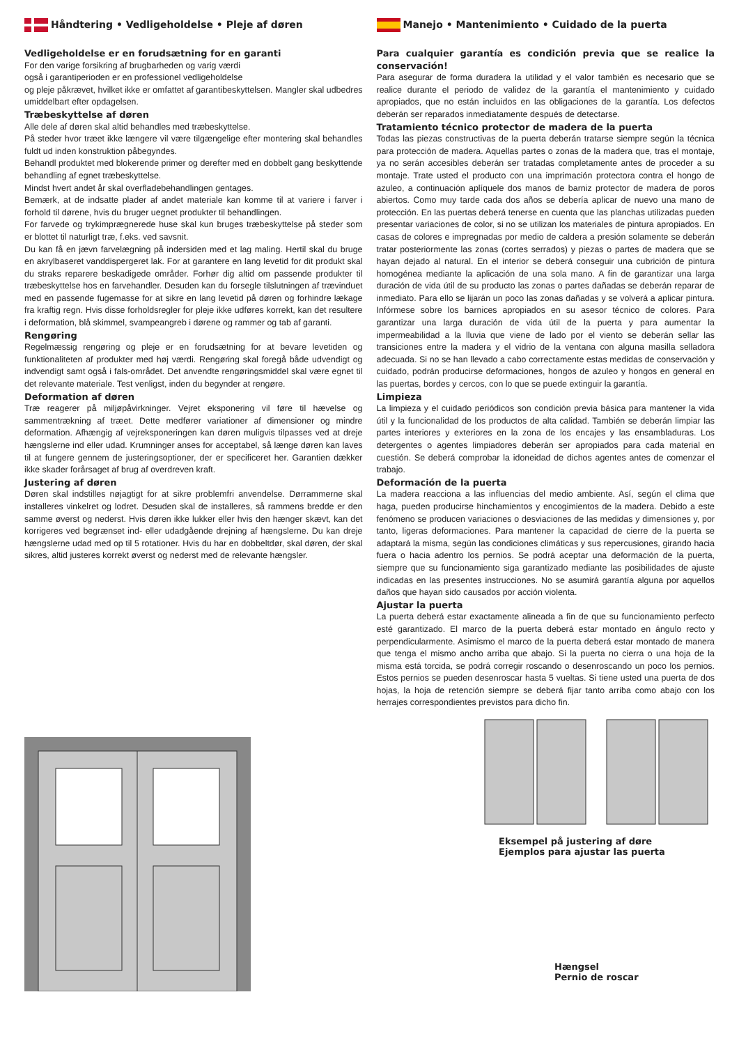Håndtering • Vedligeholdelse • Pleje af døren
Vedligeholdelse er en forudsætning for en garanti
For den varige forsikring af brugbarheden og varig værdi
også i garantiperioden er en professionel vedligeholdelse
og pleje påkrævet, hvilket ikke er omfattet af garantibeskyttelsen. Mangler skal udbedres umiddelbart efter opdagelsen.
Træbeskyttelse af døren
Alle dele af døren skal altid behandles med træbeskyttelse.
På steder hvor træet ikke længere vil være tilgængelige efter montering skal behandles fuldt ud inden konstruktion påbegyndes.
Behandl produktet med blokerende primer og derefter med en dobbelt gang beskyttende behandling af egnet træbeskyttelse.
Mindst hvert andet år skal overfladebehandlingen gentages.
Bemærk, at de indsatte plader af andet materiale kan komme til at variere i farver i forhold til dørene, hvis du bruger uegnet produkter til behandlingen.
For farvede og trykimprægnerede huse skal kun bruges træbeskyttelse på steder som er blottet til naturligt træ, f.eks. ved savsnit.
Du kan få en jævn farvelægning på indersiden med et lag maling. Hertil skal du bruge en akrylbaseret vanddispergeret lak. For at garantere en lang levetid for dit produkt skal du straks reparere beskadigede områder. Forhør dig altid om passende produkter til træbeskyttelse hos en farvehandler. Desuden kan du forsegle tilslutningen af trævinduet med en passende fugemasse for at sikre en lang levetid på døren og forhindre lækage fra kraftig regn. Hvis disse forholdsregler for pleje ikke udføres korrekt, kan det resultere i deformation, blå skimmel, svampeangreb i dørene og rammer og tab af garanti.
Rengøring
Regelmæssig rengøring og pleje er en forudsætning for at bevare levetiden og funktionaliteten af produkter med høj værdi. Rengøring skal foregå både udvendigt og indvendigt samt også i fals-området. Det anvendte rengøringsmiddel skal være egnet til det relevante materiale. Test venligst, inden du begynder at rengøre.
Deformation af døren
Træ reagerer på miljøpåvirkninger. Vejret eksponering vil føre til hævelse og sammentrækning af træet. Dette medfører variationer af dimensioner og mindre deformation. Afhængig af vejreksponeringen kan døren muligvis tilpasses ved at dreje hængslerne ind eller udad. Krumninger anses for acceptabel, så længe døren kan laves til at fungere gennem de justeringsoptioner, der er specificeret her. Garantien dækker ikke skader forårsaget af brug af overdreven kraft.
Justering af døren
Døren skal indstilles nøjagtigt for at sikre problemfri anvendelse. Dørrammerne skal installeres vinkelret og lodret. Desuden skal de installeres, så rammens bredde er den samme øverst og nederst. Hvis døren ikke lukker eller hvis den hænger skævt, kan det korrigeres ved begrænset ind- eller udadgående drejning af hængslerne. Du kan dreje hængslerne udad med op til 5 rotationer. Hvis du har en dobbeltdør, skal døren, der skal sikres, altid justeres korrekt øverst og nederst med de relevante hængsler.
Manejo • Mantenimiento • Cuidado de la puerta
Para cualquier garantía es condición previa que se realice la conservación!
Para asegurar de forma duradera la utilidad y el valor también es necesario que se realice durante el periodo de validez de la garantía el mantenimiento y cuidado apropiados, que no están incluidos en las obligaciones de la garantía. Los defectos deberán ser reparados inmediatamente después de detectarse.
Tratamiento técnico protector de madera de la puerta
Todas las piezas constructivas de la puerta deberán tratarse siempre según la técnica para protección de madera. Aquellas partes o zonas de la madera que, tras el montaje, ya no serán accesibles deberán ser tratadas completamente antes de proceder a su montaje. Trate usted el producto con una imprimación protectora contra el hongo de azuleo, a continuación aplíquele dos manos de barniz protector de madera de poros abiertos. Como muy tarde cada dos años se debería aplicar de nuevo una mano de protección. En las puertas deberá tenerse en cuenta que las planchas utilizadas pueden presentar variaciones de color, si no se utilizan los materiales de pintura apropiados. En casas de colores e impregnadas por medio de caldera a presión solamente se deberán tratar posteriormente las zonas (cortes serrados) y piezas o partes de madera que se hayan dejado al natural. En el interior se deberá conseguir una cubrición de pintura homogénea mediante la aplicación de una sola mano. A fin de garantizar una larga duración de vida útil de su producto las zonas o partes dañadas se deberán reparar de inmediato. Para ello se lijarán un poco las zonas dañadas y se volverá a aplicar pintura. Infórmese sobre los barnices apropiados en su asesor técnico de colores. Para garantizar una larga duración de vida útil de la puerta y para aumentar la impermeabilidad a la lluvia que viene de lado por el viento se deberán sellar las transiciones entre la madera y el vidrio de la ventana con alguna masilla selladora adecuada. Si no se han llevado a cabo correctamente estas medidas de conservación y cuidado, podrán producirse deformaciones, hongos de azuleo y hongos en general en las puertas, bordes y cercos, con lo que se puede extinguir la garantía.
Limpieza
La limpieza y el cuidado periódicos son condición previa básica para mantener la vida útil y la funcionalidad de los productos de alta calidad. También se deberán limpiar las partes interiores y exteriores en la zona de los encajes y las ensambladuras. Los detergentes o agentes limpiadores deberán ser apropiados para cada material en cuestión. Se deberá comprobar la idoneidad de dichos agentes antes de comenzar el trabajo.
Deformación de la puerta
La madera reacciona a las influencias del medio ambiente. Así, según el clima que haga, pueden producirse hinchamientos y encogimientos de la madera. Debido a este fenómeno se producen variaciones o desviaciones de las medidas y dimensiones y, por tanto, ligeras deformaciones. Para mantener la capacidad de cierre de la puerta se adaptará la misma, según las condiciones climáticas y sus repercusiones, girando hacia fuera o hacia adentro los pernios. Se podrá aceptar una deformación de la puerta, siempre que su funcionamiento siga garantizado mediante las posibilidades de ajuste indicadas en las presentes instrucciones. No se asumirá garantía alguna por aquellos daños que hayan sido causados por acción violenta.
Ajustar la puerta
La puerta deberá estar exactamente alineada a fin de que su funcionamiento perfecto esté garantizado. El marco de la puerta deberá estar montado en ángulo recto y perpendicularmente. Asimismo el marco de la puerta deberá estar montado de manera que tenga el mismo ancho arriba que abajo. Si la puerta no cierra o una hoja de la misma está torcida, se podrá corregir roscando o desenroscando un poco los pernios. Estos pernios se pueden desenroscar hasta 5 vueltas. Si tiene usted una puerta de dos hojas, la hoja de retención siempre se deberá fijar tanto arriba como abajo con los herrajes correspondientes previstos para dicho fin.
Eksempel på justering af døre
Ejemplos para ajustar las puerta
Hængsel
Pernio de roscar